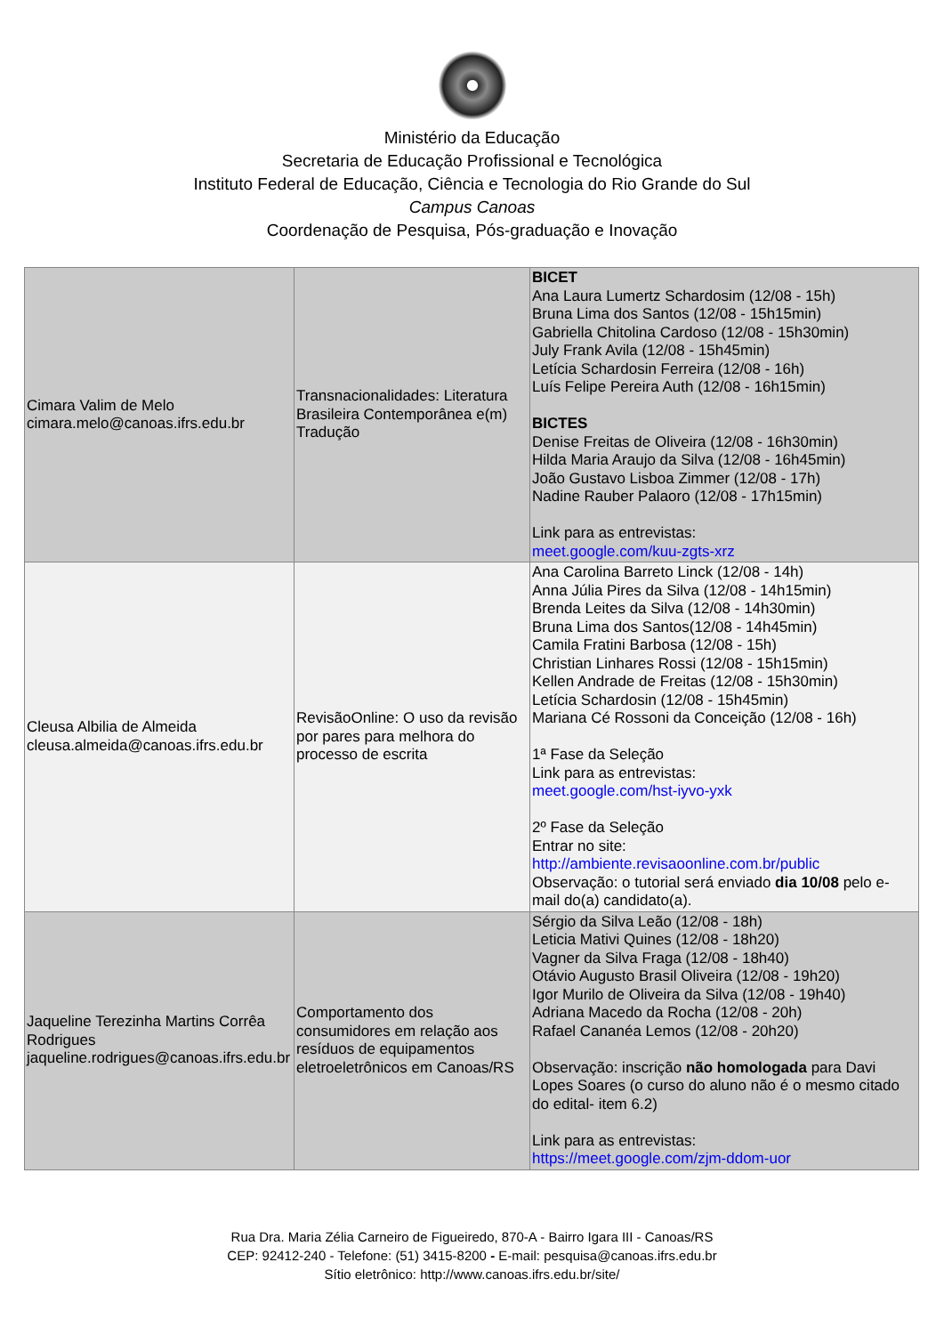Ministério da Educação
Secretaria de Educação Profissional e Tecnológica
Instituto Federal de Educação, Ciência e Tecnologia do Rio Grande do Sul
Campus Canoas
Coordenação de Pesquisa, Pós-graduação e Inovação
| Cimara Valim de Melo cimara.melo@canoas.ifrs.edu.br | Transnacionalidades: Literatura Brasileira Contemporânea e(m) Tradução | BICET Ana Laura Lumertz Schardosim (12/08 - 15h) Bruna Lima dos Santos (12/08 - 15h15min) Gabriella Chitolina Cardoso (12/08 - 15h30min) July Frank Avila (12/08 - 15h45min) Letícia Schardosin Ferreira (12/08 - 16h) Luís Felipe Pereira Auth (12/08 - 16h15min) BICTES Denise Freitas de Oliveira (12/08 - 16h30min) Hilda Maria Araujo da Silva (12/08 - 16h45min) João Gustavo Lisboa Zimmer (12/08 - 17h) Nadine Rauber Palaoro (12/08 - 17h15min) Link para as entrevistas: meet.google.com/kuu-zgts-xrz |
| Cleusa Albilia de Almeida cleusa.almeida@canoas.ifrs.edu.br | RevisãoOnline: O uso da revisão por pares para melhora do processo de escrita | Ana Carolina Barreto Linck (12/08 - 14h) Anna Júlia Pires da Silva (12/08 - 14h15min) Brenda Leites da Silva (12/08 - 14h30min) Bruna Lima dos Santos(12/08 - 14h45min) Camila Fratini Barbosa (12/08 - 15h) Christian Linhares Rossi (12/08 - 15h15min) Kellen Andrade de Freitas (12/08 - 15h30min) Letícia Schardosin (12/08 - 15h45min) Mariana Cé Rossoni da Conceição (12/08 - 16h) 1ª Fase da Seleção Link para as entrevistas: meet.google.com/hst-iyvo-yxk 2º Fase da Seleção Entrar no site: http://ambiente.revisaoonline.com.br/public Observação: o tutorial será enviado dia 10/08 pelo e-mail do(a) candidato(a). |
| Jaqueline Terezinha Martins Corrêa Rodrigues jaqueline.rodrigues@canoas.ifrs.edu.br | Comportamento dos consumidores em relação aos resíduos de equipamentos eletroeletrônicos em Canoas/RS | Sérgio da Silva Leão (12/08 - 18h) Leticia Mativi Quines (12/08 - 18h20) Vagner da Silva Fraga (12/08 - 18h40) Otávio Augusto Brasil Oliveira (12/08 - 19h20) Igor Murilo de Oliveira da Silva (12/08 - 19h40) Adriana Macedo da Rocha (12/08 - 20h) Rafael Cananéa Lemos (12/08 - 20h20) Observação: inscrição não homologada para Davi Lopes Soares (o curso do aluno não é o mesmo citado do edital- item 6.2) Link para as entrevistas: https://meet.google.com/zjm-ddom-uor |
Rua Dra. Maria Zélia Carneiro de Figueiredo, 870-A - Bairro Igara III - Canoas/RS
CEP: 92412-240 - Telefone: (51) 3415-8200 - E-mail: pesquisa@canoas.ifrs.edu.br
Sítio eletrônico: http://www.canoas.ifrs.edu.br/site/